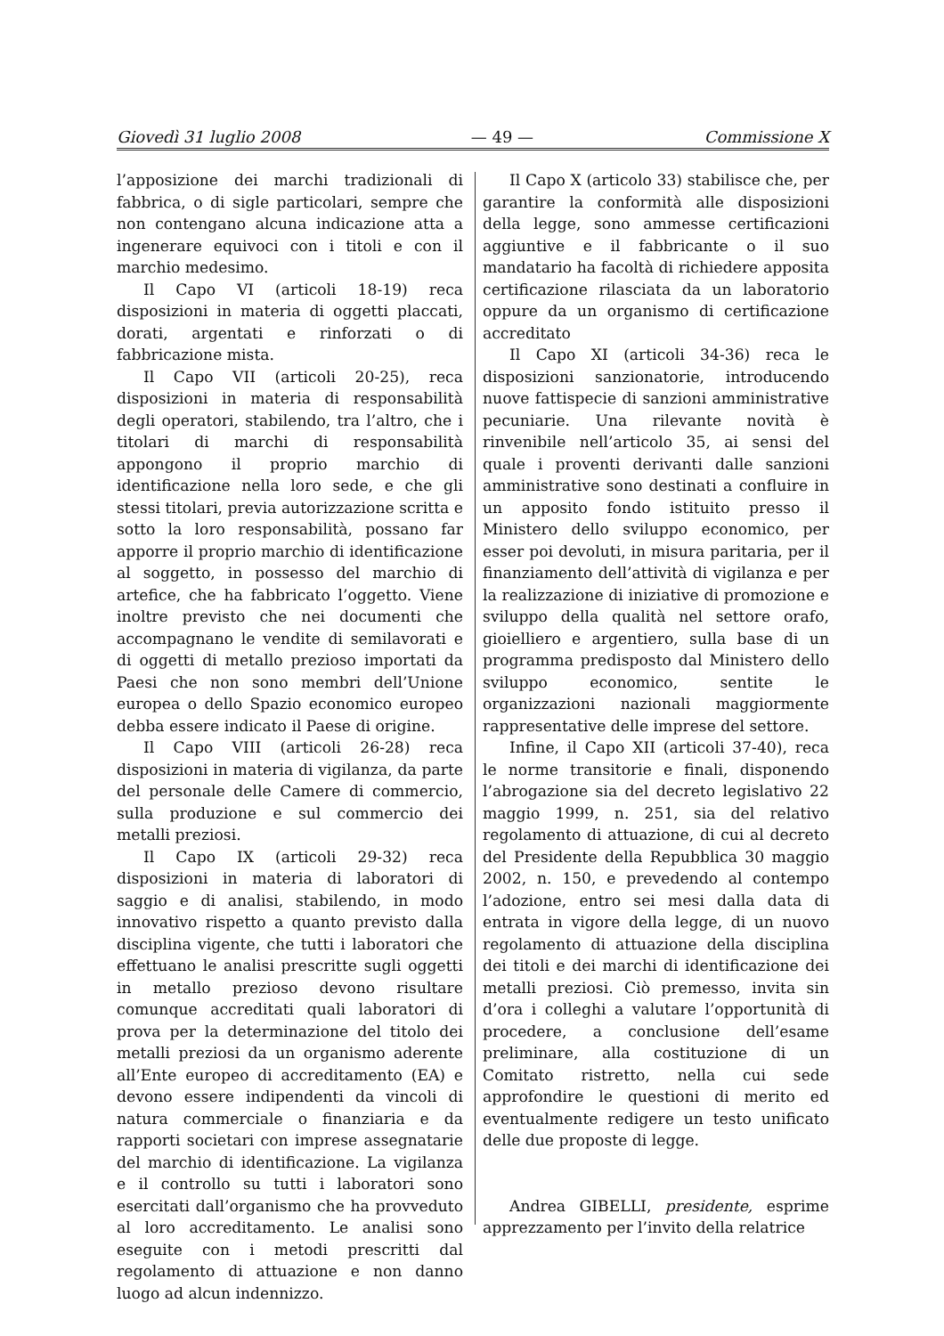Giovedì 31 luglio 2008 — 49 — Commissione X
l’apposizione dei marchi tradizionali di fabbrica, o di sigle particolari, sempre che non contengano alcuna indicazione atta a ingenerare equivoci con i titoli e con il marchio medesimo.
Il Capo VI (articoli 18-19) reca disposizioni in materia di oggetti placcati, dorati, argentati e rinforzati o di fabbricazione mista.
Il Capo VII (articoli 20-25), reca disposizioni in materia di responsabilità degli operatori, stabilendo, tra l’altro, che i titolari di marchi di responsabilità appongono il proprio marchio di identificazione nella loro sede, e che gli stessi titolari, previa autorizzazione scritta e sotto la loro responsabilità, possano far apporre il proprio marchio di identificazione al soggetto, in possesso del marchio di artefice, che ha fabbricato l’oggetto. Viene inoltre previsto che nei documenti che accompagnano le vendite di semilavorati e di oggetti di metallo prezioso importati da Paesi che non sono membri dell’Unione europea o dello Spazio economico europeo debba essere indicato il Paese di origine.
Il Capo VIII (articoli 26-28) reca disposizioni in materia di vigilanza, da parte del personale delle Camere di commercio, sulla produzione e sul commercio dei metalli preziosi.
Il Capo IX (articoli 29-32) reca disposizioni in materia di laboratori di saggio e di analisi, stabilendo, in modo innovativo rispetto a quanto previsto dalla disciplina vigente, che tutti i laboratori che effettuano le analisi prescritte sugli oggetti in metallo prezioso devono risultare comunque accreditati quali laboratori di prova per la determinazione del titolo dei metalli preziosi da un organismo aderente all’Ente europeo di accreditamento (EA) e devono essere indipendenti da vincoli di natura commerciale o finanziaria e da rapporti societari con imprese assegnatarie del marchio di identificazione. La vigilanza e il controllo su tutti i laboratori sono esercitati dall’organismo che ha provveduto al loro accreditamento. Le analisi sono eseguite con i metodi prescritti dal regolamento di attuazione e non danno luogo ad alcun indennizzo.
Il Capo X (articolo 33) stabilisce che, per garantire la conformità alle disposizioni della legge, sono ammesse certificazioni aggiuntive e il fabbricante o il suo mandatario ha facoltà di richiedere apposita certificazione rilasciata da un laboratorio oppure da un organismo di certificazione accreditato
Il Capo XI (articoli 34-36) reca le disposizioni sanzionatorie, introducendo nuove fattispecie di sanzioni amministrative pecuniarie. Una rilevante novità è rinvenibile nell’articolo 35, ai sensi del quale i proventi derivanti dalle sanzioni amministrative sono destinati a confluire in un apposito fondo istituito presso il Ministero dello sviluppo economico, per esser poi devoluti, in misura paritaria, per il finanziamento dell’attività di vigilanza e per la realizzazione di iniziative di promozione e sviluppo della qualità nel settore orafo, gioielliero e argentiero, sulla base di un programma predisposto dal Ministero dello sviluppo economico, sentite le organizzazioni nazionali maggiormente rappresentative delle imprese del settore.
Infine, il Capo XII (articoli 37-40), reca le norme transitorie e finali, disponendo l’abrogazione sia del decreto legislativo 22 maggio 1999, n. 251, sia del relativo regolamento di attuazione, di cui al decreto del Presidente della Repubblica 30 maggio 2002, n. 150, e prevedendo al contempo l’adozione, entro sei mesi dalla data di entrata in vigore della legge, di un nuovo regolamento di attuazione della disciplina dei titoli e dei marchi di identificazione dei metalli preziosi. Ciò premesso, invita sin d’ora i colleghi a valutare l’opportunità di procedere, a conclusione dell’esame preliminare, alla costituzione di un Comitato ristretto, nella cui sede approfondire le questioni di merito ed eventualmente redigere un testo unificato delle due proposte di legge.
Andrea GIBELLI, presidente, esprime apprezzamento per l’invito della relatrice